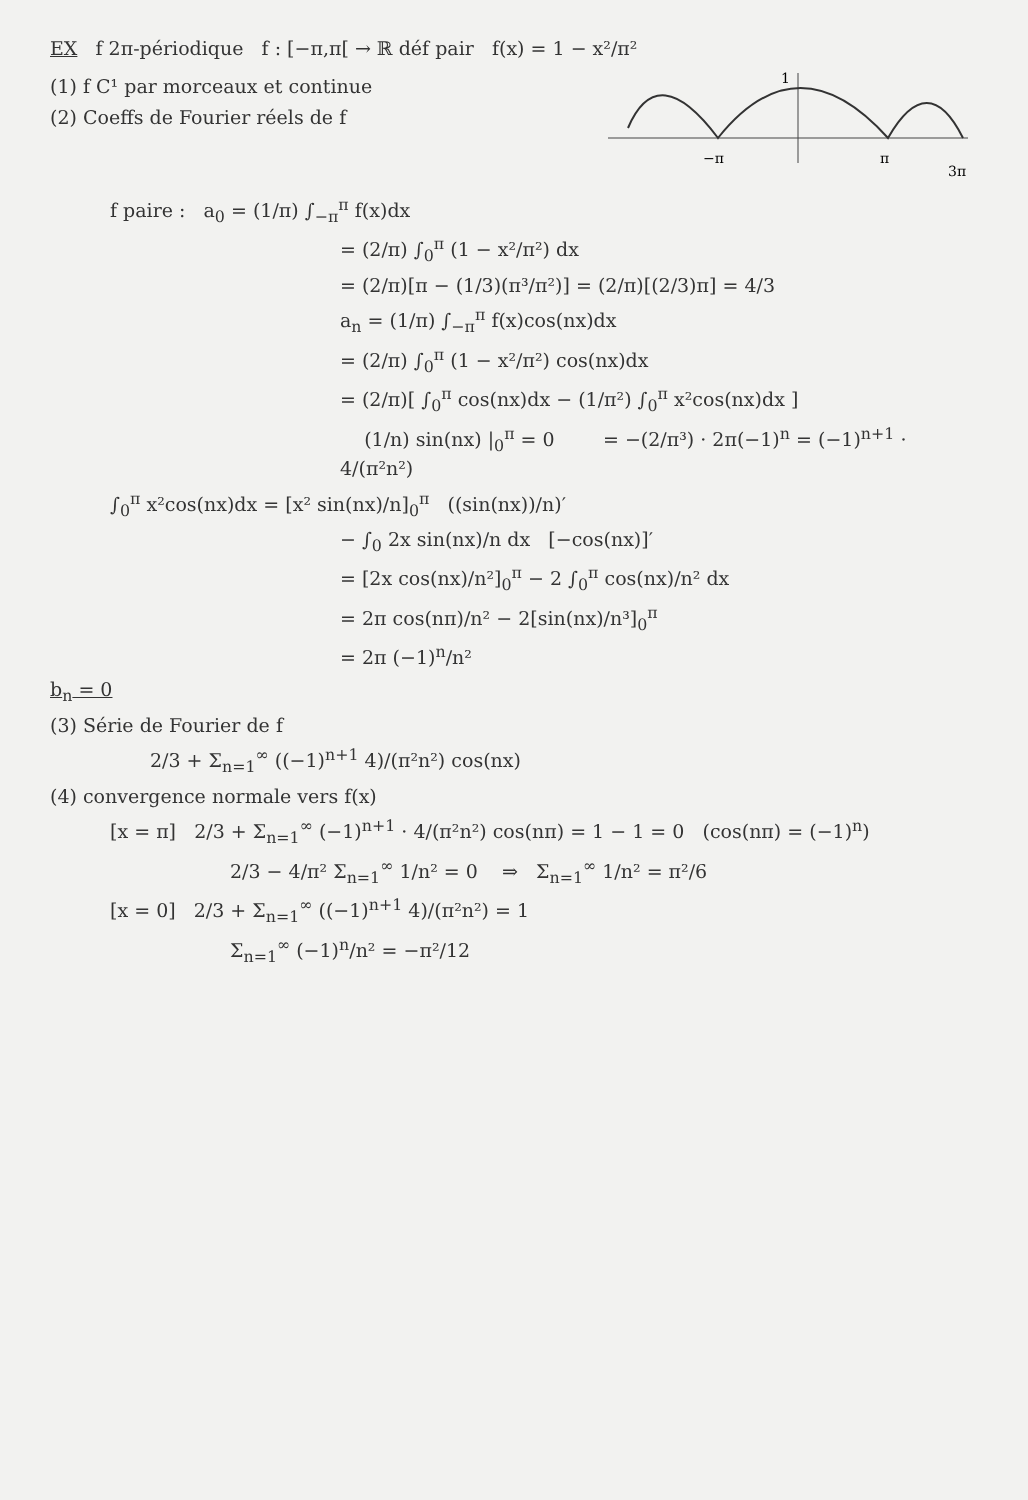EX f 2π-périodique f : [−π,π[ → ℝ déf pair f(x) = 1 − x²/π²
(1) f C¹ par morceaux et continue
(2) Coeffs de Fourier réels de f
−π
π
3π
1
f paire : a<sub>0</sub> = (1/π) ∫<sub>−π</sub><sup>π</sup> f(x)dx
= (2/π) ∫<sub>0</sub><sup>π</sup> (1 − x²/π²) dx
= (2/π)[π − (1/3)(π³/π²)] = (2/π)[(2/3)π] = 4/3
a<sub>n</sub> = (1/π) ∫<sub>−π</sub><sup>π</sup> f(x)cos(nx)dx
= (2/π) ∫<sub>0</sub><sup>π</sup> (1 − x²/π²) cos(nx)dx
= (2/π)[ ∫<sub>0</sub><sup>π</sup> cos(nx)dx − (1/π²) ∫<sub>0</sub><sup>π</sup> x²cos(nx)dx ]
(1/n) sin(nx) |<sub>0</sub><sup>π</sup> = 0 = −(2/π³) · 2π(−1)<sup>n</sup> = (−1)<sup>n+1</sup> · 4/(π²n²)
∫<sub>0</sub><sup>π</sup> x²cos(nx)dx = [x² sin(nx)/n]<sub>0</sub><sup>π</sup> ((sin(nx))/n)′
− ∫<sub>0</sub> 2x sin(nx)/n dx [−cos(nx)]′
= [2x cos(nx)/n²]<sub>0</sub><sup>π</sup> − 2 ∫<sub>0</sub><sup>π</sup> cos(nx)/n² dx
= 2π cos(nπ)/n² − 2[sin(nx)/n³]<sub>0</sub><sup>π</sup>
= 2π (−1)<sup>n</sup>/n²
b<sub>n</sub> = 0
(3) Série de Fourier de f
2/3 + Σ<sub>n=1</sub><sup>∞</sup> ((−1)<sup>n+1</sup> 4)/(π²n²) cos(nx)
(4) convergence normale vers f(x)
[x = π] 2/3 + Σ<sub>n=1</sub><sup>∞</sup> (−1)<sup>n+1</sup> · 4/(π²n²) cos(nπ) = 1 − 1 = 0 (cos(nπ) = (−1)<sup>n</sup>)
2/3 − 4/π² Σ<sub>n=1</sub><sup>∞</sup> 1/n² = 0 ⇒ Σ<sub>n=1</sub><sup>∞</sup> 1/n² = π²/6
[x = 0] 2/3 + Σ<sub>n=1</sub><sup>∞</sup> ((−1)<sup>n+1</sup> 4)/(π²n²) = 1
Σ<sub>n=1</sub><sup>∞</sup> (−1)<sup>n</sup>/n² = −π²/12